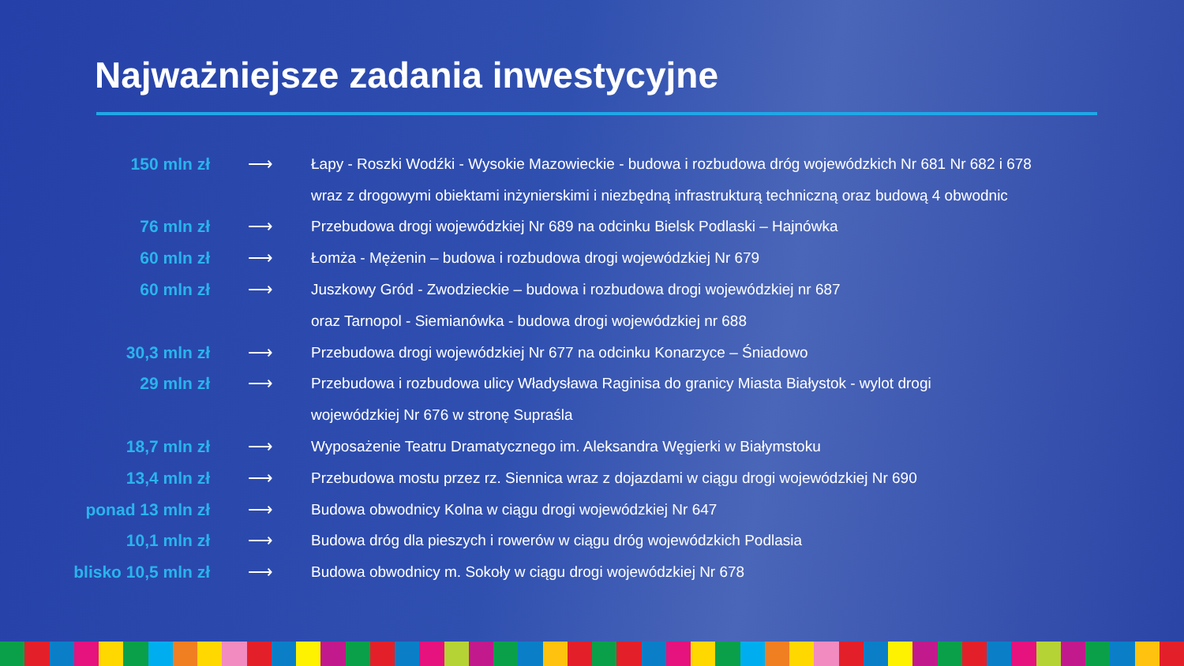Najważniejsze zadania inwestycyjne
| 150 mln zł | ⟶ | Łapy - Roszki Wodźki - Wysokie Mazowieckie - budowa i rozbudowa dróg wojewódzkich Nr 681 Nr 682 i 678 |
| | | wraz z drogowymi obiektami inżynierskimi i niezbędną infrastrukturą techniczną oraz budową 4 obwodnic |
| 76 mln zł | ⟶ | Przebudowa drogi wojewódzkiej Nr 689 na odcinku Bielsk Podlaski – Hajnówka |
| 60 mln zł | ⟶ | Łomża - Mężenin – budowa i rozbudowa drogi wojewódzkiej Nr 679 |
| 60 mln zł | ⟶ | Juszkowy Gród - Zwodzieckie – budowa i rozbudowa drogi wojewódzkiej nr 687 |
| | | oraz Tarnopol - Siemianówka - budowa drogi wojewódzkiej nr 688 |
| 30,3 mln zł | ⟶ | Przebudowa drogi wojewódzkiej Nr 677 na odcinku Konarzyce – Śniadowo |
| 29 mln zł | ⟶ | Przebudowa i rozbudowa ulicy Władysława Raginisa do granicy Miasta Białystok - wylot drogi |
| | | wojewódzkiej Nr 676 w stronę Supraśla |
| 18,7 mln zł | ⟶ | Wyposażenie Teatru Dramatycznego im. Aleksandra Węgierki w Białymstoku |
| 13,4 mln zł | ⟶ | Przebudowa mostu przez rz. Siennica wraz z dojazdami w ciągu drogi wojewódzkiej Nr 690 |
| ponad 13 mln zł | ⟶ | Budowa obwodnicy Kolna w ciągu drogi wojewódzkiej Nr 647 |
| 10,1 mln zł | ⟶ | Budowa dróg dla pieszych i rowerów w ciągu dróg wojewódzkich Podlasia |
| blisko 10,5 mln zł | ⟶ | Budowa obwodnicy m. Sokoły w ciągu drogi wojewódzkiej Nr 678 |